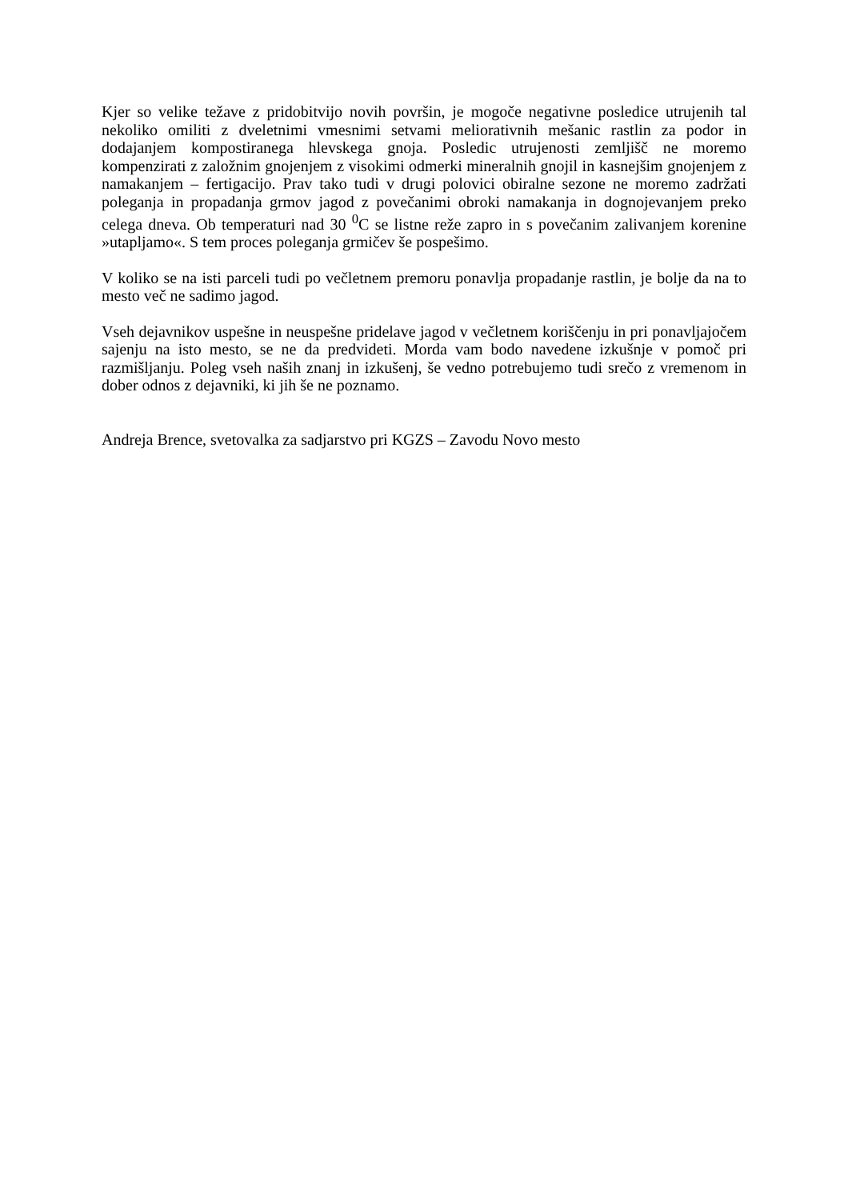Kjer so velike težave z pridobitvijo novih površin, je mogoče negativne posledice utrujenih tal nekoliko omiliti z dveletnimi vmesnimi setvami meliorativnih mešanic rastlin za podor in dodajanjem kompostiranega hlevskega gnoja. Posledic utrujenosti zemljišč ne moremo kompenzirati z založnim gnojenjem z visokimi odmerki mineralnih gnojil in kasnejšim gnojenjem z namakanjem – fertigacijo. Prav tako tudi v drugi polovici obiralne sezone ne moremo zadržati poleganja in propadanja grmov jagod z povečanimi obroki namakanja in dognojevanjem preko celega dneva. Ob temperaturi nad 30 <sup>0</sup>C se listne reže zapro in s povečanim zalivanjem korenine »utapljamo«. S tem proces poleganja grmičev še pospešimo.
V koliko se na isti parceli tudi po večletnem premoru ponavlja propadanje rastlin, je bolje da na to mesto več ne sadimo jagod.
Vseh dejavnikov uspešne in neuspešne pridelave jagod v večletnem koriščenju in pri ponavljajočem sajenju na isto mesto, se ne da predvideti. Morda vam bodo navedene izkušnje v pomoč pri razmišljanju. Poleg vseh naših znanj in izkušenj, še vedno potrebujemo tudi srečo z vremenom in dober odnos z dejavniki, ki jih še ne poznamo.
Andreja Brence, svetovalka za sadjarstvo pri KGZS – Zavodu Novo mesto